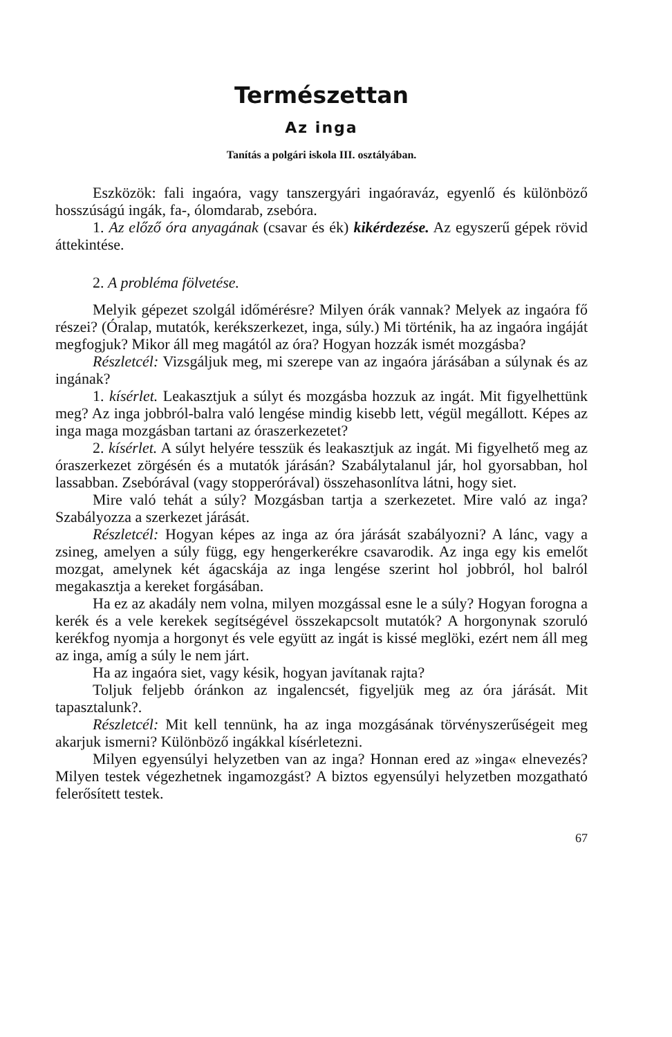Természettan
Az inga
Tanítás a polgári iskola III. osztályában.
Eszközök: fali ingaóra, vagy tanszergyári ingaóraváz, egyenlő és különböző hosszúságú ingák, fa-, ólomdarab, zsebóra.
1. Az előző óra anyagának (csavar és ék) kikérdezése. Az egyszerű gépek rövid áttekintése.
2. A probléma fölvetése.
Melyik gépezet szolgál időmérésre? Milyen órák vannak? Melyek az ingaóra fő részei? (Óralap, mutatók, kerékszerkezet, inga, súly.) Mi történik, ha az ingaóra ingáját megfogjuk? Mikor áll meg magától az óra? Hogyan hozzák ismét mozgásba?
Részletcél: Vizsgáljuk meg, mi szerepe van az ingaóra járásában a súlynak és az ingának?
1. kísérlet. Leakasztjuk a súlyt és mozgásba hozzuk az ingát. Mit figyelhettünk meg? Az inga jobbról-balra való lengése mindig kisebb lett, végül megállott. Képes az inga maga mozgásban tartani az óraszerkezetet?
2. kísérlet. A súlyt helyére tesszük és leakasztjuk az ingát. Mi figyelhető meg az óraszerkezet zörgésén és a mutatók járásán? Szabálytalanul jár, hol gyorsabban, hol lassabban. Zsebórával (vagy stopperórával) összehasonlítva látni, hogy siet.
Mire való tehát a súly? Mozgásban tartja a szerkezetet. Mire való az inga? Szabályozza a szerkezet járását.
Részletcél: Hogyan képes az inga az óra járását szabályozni? A lánc, vagy a zsineg, amelyen a súly függ, egy hengerkerékre csavarodik. Az inga egy kis emelőt mozgat, amelynek két ágacskája az inga lengése szerint hol jobbról, hol balról megakasztja a kereket forgásában.
Ha ez az akadály nem volna, milyen mozgással esne le a súly? Hogyan forogna a kerék és a vele kerekek segítségével összekapcsolt mutatók? A horgonynak szoruló kerékfog nyomja a horgonyt és vele együtt az ingát is kissé meglöki, ezért nem áll meg az inga, amíg a súly le nem járt.
Ha az ingaóra siet, vagy késik, hogyan javítanak rajta?
Toljuk feljebb óránkon az ingalencsét, figyeljük meg az óra járását. Mit tapasztalunk?.
Részletcél: Mit kell tennünk, ha az inga mozgásának törvényszerűségeit meg akarjuk ismerni? Különböző ingákkal kísérletezni.
Milyen egyensúlyi helyzetben van az inga? Honnan ered az »inga« elnevezés? Milyen testek végezhetnek ingamozgást? A biztos egyensúlyi helyzetben mozgatható felerősített testek.
67